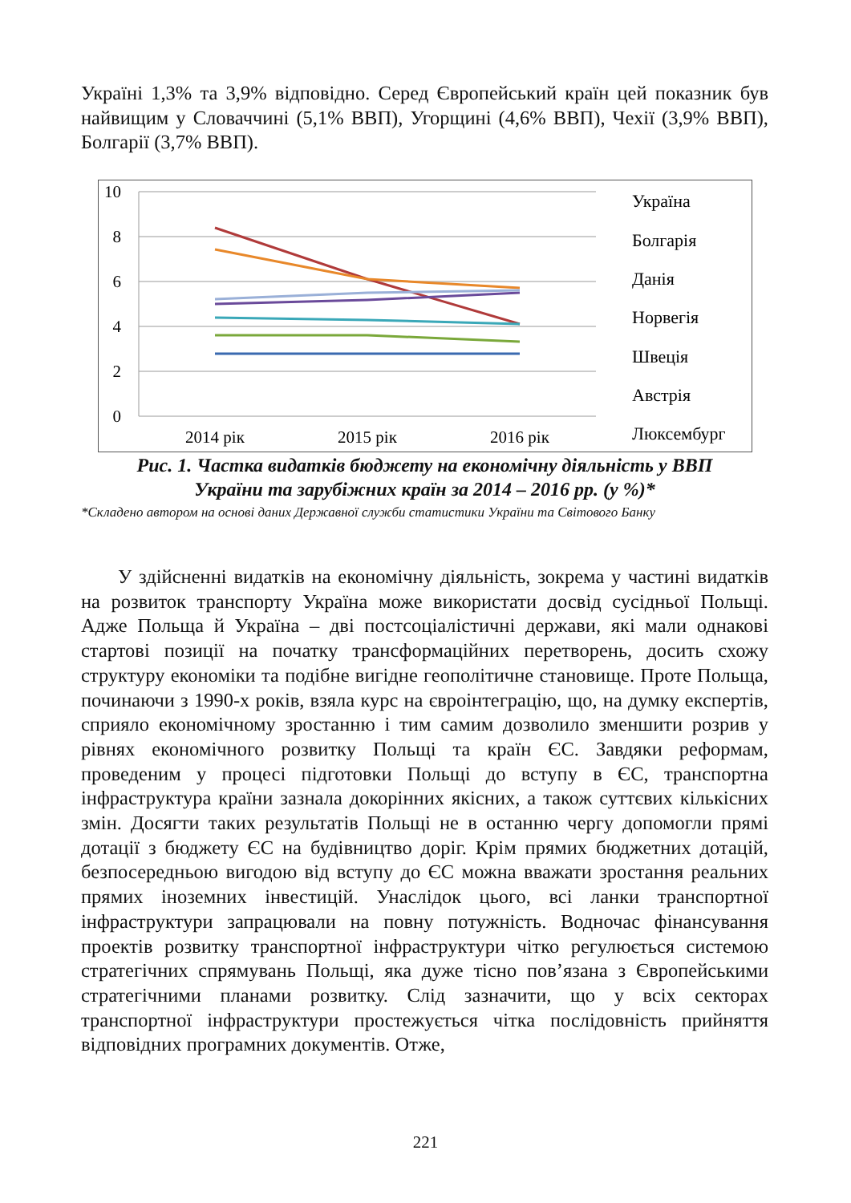Україні 1,3% та 3,9% відповідно. Серед Європейський країн цей показник був найвищим у Словаччині (5,1% ВВП), Угорщині (4,6% ВВП), Чехії (3,9% ВВП), Болгарії (3,7% ВВП).
10
8
6
4
2
0
2014 рік
2015 рік
2016 рік
Україна
Болгарія
Данія
Норвегія
Швеція
Австрія
Люксембург
Рис. 1. Частка видатків бюджету на економічну діяльність у ВВП
України та зарубіжних країн за 2014 – 2016 рр. (у %)*
*Складено автором на основі даних Державної служби статистики України та Світового Банку
У здійсненні видатків на економічну діяльність, зокрема у частині видатків на розвиток транспорту Україна може використати досвід сусідньої Польщі. Адже Польща й Україна – дві постсоціалістичні держави, які мали однакові стартові позиції на початку трансформаційних перетворень, досить схожу структуру економіки та подібне вигідне геополітичне становище. Проте Польща, починаючи з 1990-х років, взяла курс на євроінтеграцію, що, на думку експертів, сприяло економічному зростанню і тим самим дозволило зменшити розрив у рівнях економічного розвитку Польщі та країн ЄС. Завдяки реформам, проведеним у процесі підготовки Польщі до вступу в ЄС, транспортна інфраструктура країни зазнала докорінних якісних, а також суттєвих кількісних змін. Досягти таких результатів Польщі не в останню чергу допомогли прямі дотації з бюджету ЄС на будівництво доріг. Крім прямих бюджетних дотацій, безпосередньою вигодою від вступу до ЄС можна вважати зростання реальних прямих іноземних інвестицій. Унаслідок цього, всі ланки транспортної інфраструктури запрацювали на повну потужність. Водночас фінансування проектів розвитку транспортної інфраструктури чітко регулюється системою стратегічних спрямувань Польщі, яка дуже тісно пов’язана з Європейськими стратегічними планами розвитку. Слід зазначити, що у всіх секторах транспортної інфраструктури простежується чітка послідовність прийняття відповідних програмних документів. Отже,
221